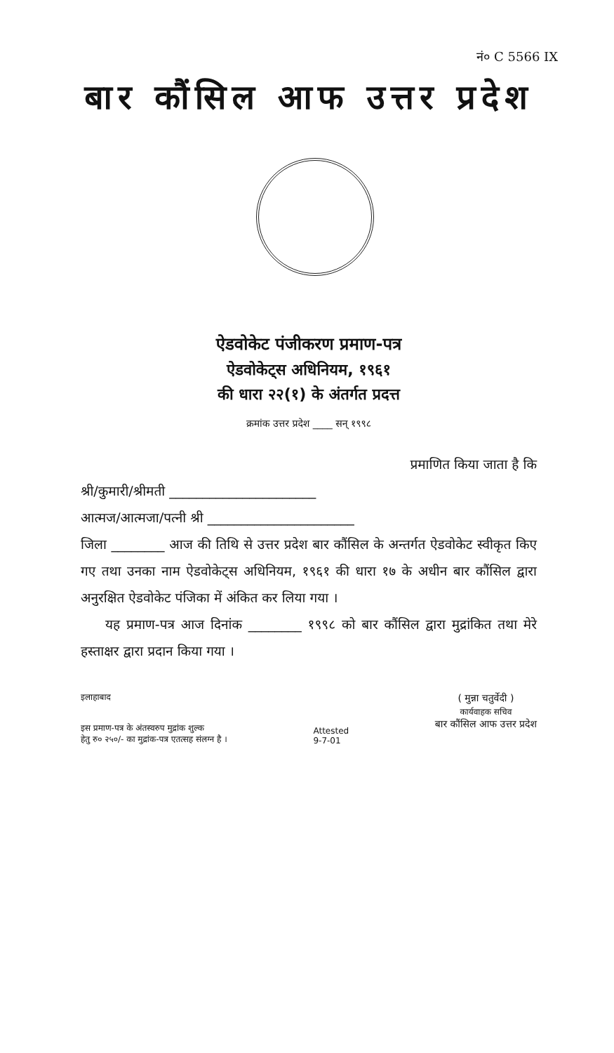नं० C 5566 IX
बार कौंसिल आफ उत्तर प्रदेश
ऐडवोकेट पंजीकरण प्रमाण-पत्र
ऐडवोकेट्स अधिनियम, १९६१
की धारा २२(१) के अंतर्गत प्रदत्त
क्रमांक उत्तर प्रदेश ____ सन् १९९८
प्रमाणित किया जाता है कि
श्री/कुमारी/श्रीमती ______________________
आत्मज/आत्मजा/पत्नी श्री ______________________
जिला ________ आज की तिथि से उत्तर प्रदेश बार कौंसिल के अन्तर्गत ऐडवोकेट स्वीकृत किए गए तथा उनका नाम ऐडवोकेट्स अधिनियम, १९६१ की धारा १७ के अधीन बार कौंसिल द्वारा अनुरक्षित ऐडवोकेट पंजिका में अंकित कर लिया गया ।
यह प्रमाण-पत्र आज दिनांक ________ १९९८ को बार कौंसिल द्वारा मुद्रांकित तथा मेरे हस्ताक्षर द्वारा प्रदान किया गया ।
इलाहाबाद
इस प्रमाण-पत्र के अंतस्वरुप मुद्रांक शुल्क
हेतु रु० २५०/- का मुद्रांक-पत्र एतत्सह संलग्न है ।
Attested
9-7-01
( मुन्ना चतुर्वेदी )
कार्यवाहक सचिव
बार कौंसिल आफ उत्तर प्रदेश